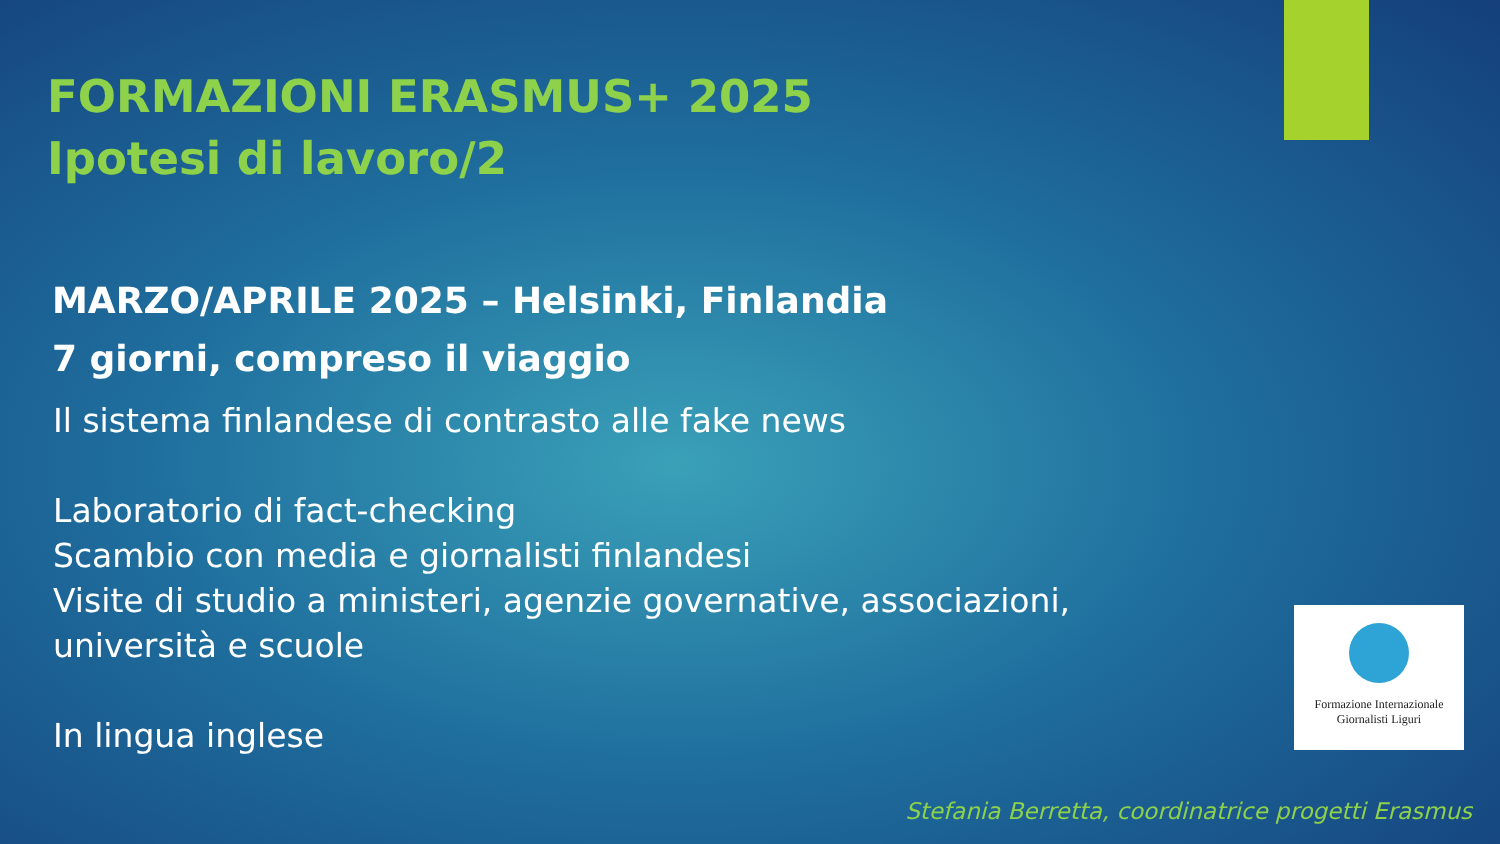FORMAZIONI ERASMUS+ 2025
Ipotesi di lavoro/2
MARZO/APRILE 2025 – Helsinki, Finlandia
7 giorni, compreso il viaggio
Il sistema finlandese di contrasto alle fake news
Laboratorio di fact-checking
Scambio con media e giornalisti finlandesi
Visite di studio a ministeri, agenzie governative, associazioni,
università e scuole
In lingua inglese
Formazione Internazionale
Giornalisti Liguri
Stefania Berretta, coordinatrice progetti Erasmus